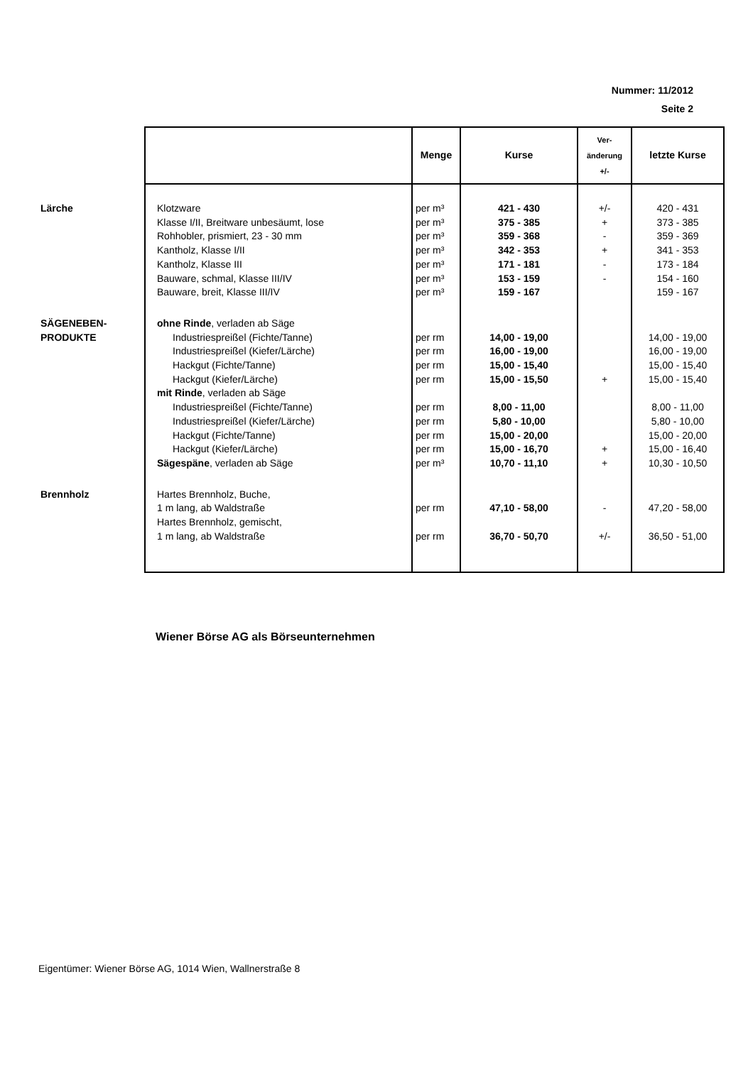Nummer: 11/2012
Seite 2
| | | Menge | Kurse | Ver- änderung +/- | letzte Kurse |
| --- | --- | --- | --- | --- | --- |
| Lärche | Klotzware | per m³ | 421 - 430 | +/- | 420 - 431 |
| | Klasse I/II, Breitware unbesäumt, lose | per m³ | 375 - 385 | + | 373 - 385 |
| | Rohhobler, prismiert, 23 - 30 mm | per m³ | 359 - 368 | - | 359 - 369 |
| | Kantholz, Klasse I/II | per m³ | 342 - 353 | + | 341 - 353 |
| | Kantholz, Klasse III | per m³ | 171 - 181 | - | 173 - 184 |
| | Bauware, schmal, Klasse III/IV | per m³ | 153 - 159 | - | 154 - 160 |
| | Bauware, breit, Klasse III/IV | per m³ | 159 - 167 | | 159 - 167 |
| SÄGENEBEN- | ohne Rinde , verladen ab Säge | | | | |
| PRODUKTE | Industriespreißel (Fichte/Tanne) | per rm | 14,00 - 19,00 | | 14,00 - 19,00 |
| | Industriespreißel (Kiefer/Lärche) | per rm | 16,00 - 19,00 | | 16,00 - 19,00 |
| | Hackgut (Fichte/Tanne) | per rm | 15,00 - 15,40 | | 15,00 - 15,40 |
| | Hackgut (Kiefer/Lärche) | per rm | 15,00 - 15,50 | + | 15,00 - 15,40 |
| | mit Rinde , verladen ab Säge | | | | |
| | Industriespreißel (Fichte/Tanne) | per rm | 8,00 - 11,00 | | 8,00 - 11,00 |
| | Industriespreißel (Kiefer/Lärche) | per rm | 5,80 - 10,00 | | 5,80 - 10,00 |
| | Hackgut (Fichte/Tanne) | per rm | 15,00 - 20,00 | | 15,00 - 20,00 |
| | Hackgut (Kiefer/Lärche) | per rm | 15,00 - 16,70 | + | 15,00 - 16,40 |
| | Sägespäne , verladen ab Säge | per m³ | 10,70 - 11,10 | + | 10,30 - 10,50 |
| Brennholz | Hartes Brennholz, Buche, | | | | |
| | 1 m lang, ab Waldstraße | per rm | 47,10 - 58,00 | - | 47,20 - 58,00 |
| | Hartes Brennholz, gemischt, | | | | |
| | 1 m lang, ab Waldstraße | per rm | 36,70 - 50,70 | +/- | 36,50 - 51,00 |
Wiener Börse AG als Börseunternehmen
Eigentümer: Wiener Börse AG, 1014 Wien, Wallnerstraße 8